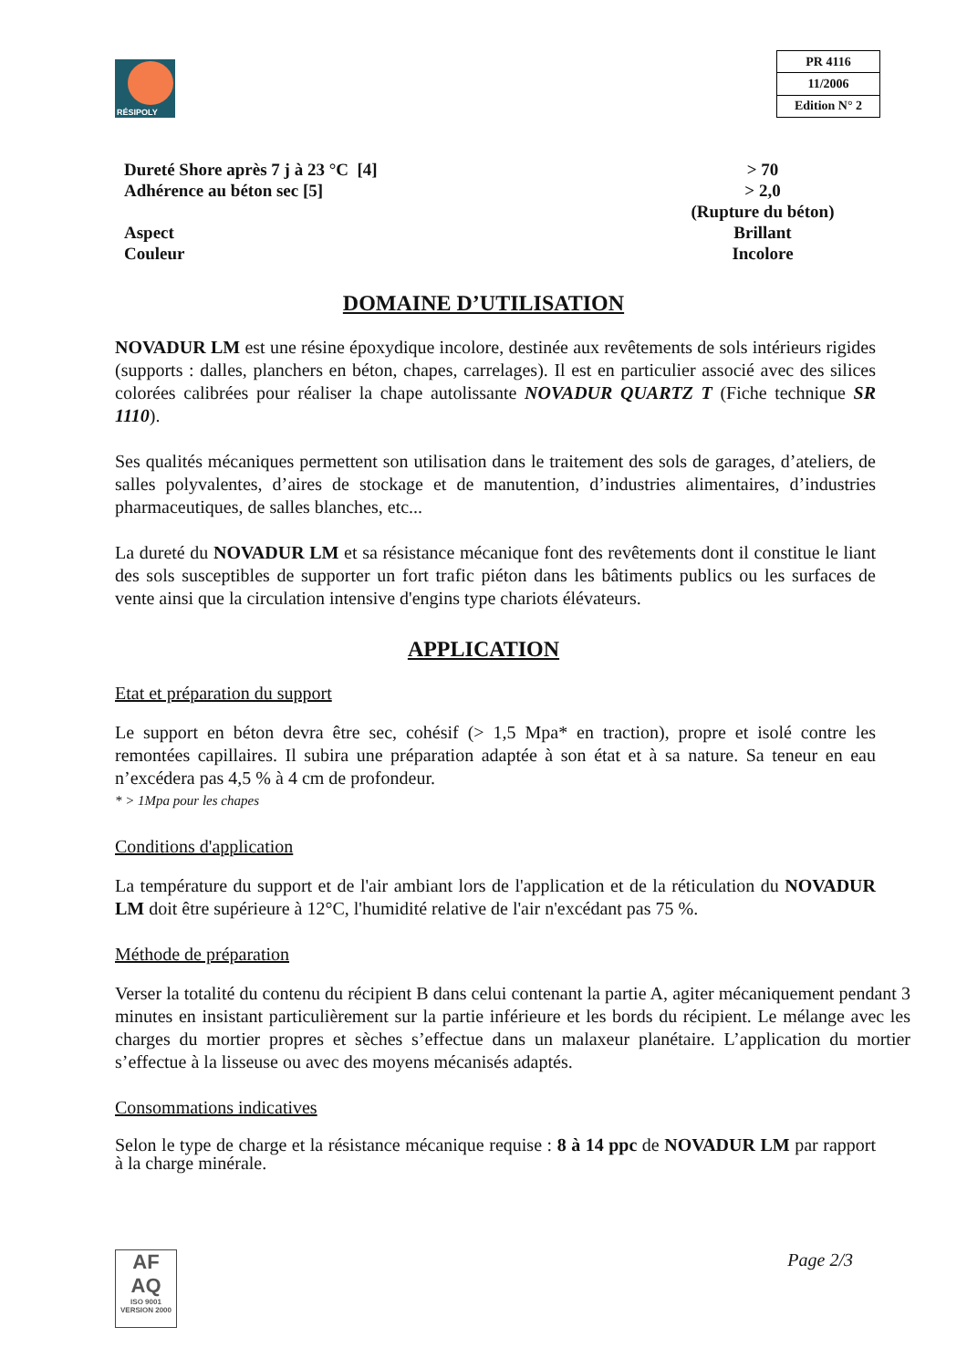RÉSIPOLY
| PR 4116 |
| 11/2006 |
| Edition N° 2 |
| Dureté Shore après 7 j à 23 °C [4] | > 70 |
| Adhérence au béton sec [5] | > 2,0 (Rupture du béton) |
| Aspect | Brillant |
| Couleur | Incolore |
DOMAINE D’UTILISATION
NOVADUR LM est une résine époxydique incolore, destinée aux revêtements de sols intérieurs rigides (supports : dalles, planchers en béton, chapes, carrelages). Il est en particulier associé avec des silices colorées calibrées pour réaliser la chape autolissante NOVADUR QUARTZ T (Fiche technique SR 1110).
Ses qualités mécaniques permettent son utilisation dans le traitement des sols de garages, d’ateliers, de salles polyvalentes, d’aires de stockage et de manutention, d’industries alimentaires, d’industries pharmaceutiques, de salles blanches, etc...
La dureté du NOVADUR LM et sa résistance mécanique font des revêtements dont il constitue le liant des sols susceptibles de supporter un fort trafic piéton dans les bâtiments publics ou les surfaces de vente ainsi que la circulation intensive d'engins type chariots élévateurs.
APPLICATION
Etat et préparation du support
Le support en béton devra être sec, cohésif (> 1,5 Mpa* en traction), propre et isolé contre les remontées capillaires. Il subira une préparation adaptée à son état et à sa nature. Sa teneur en eau n’excédera pas 4,5 % à 4 cm de profondeur.
* > 1Mpa pour les chapes
Conditions d'application
La température du support et de l'air ambiant lors de l'application et de la réticulation du NOVADUR LM doit être supérieure à 12°C, l'humidité relative de l'air n'excédant pas 75 %.
Méthode de préparation
Verser la totalité du contenu du récipient B dans celui contenant la partie A, agiter mécaniquement pendant 3 minutes en insistant particulièrement sur la partie inférieure et les bords du récipient. Le mélange avec les charges du mortier propres et sèches s’effectue dans un malaxeur planétaire. L’application du mortier s’effectue à la lisseuse ou avec des moyens mécanisés adaptés.
Consommations indicatives
Selon le type de charge et la résistance mécanique requise : 8 à 14 ppc de NOVADUR LM par rapport à la charge minérale.
AF
AQ
ISO 9001
VERSION 2000
Page 2/3